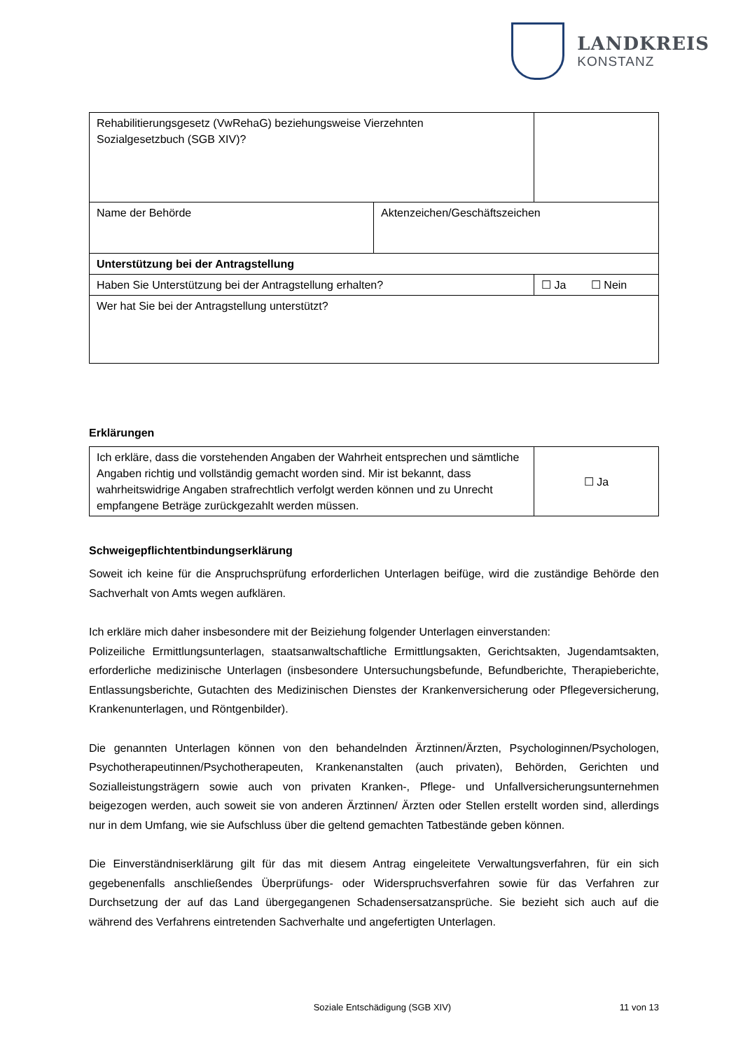LANDKREIS
KONSTANZ
| Rehabilitierungsgesetz (VwRehaG) beziehungsweise Vierzehnten Sozialgesetzbuch (SGB XIV)? | | |
| Name der Behörde | Aktenzeichen/Geschäftszeichen | |
| Unterstützung bei der Antragstellung | | |
| Haben Sie Unterstützung bei der Antragstellung erhalten? | | ☐ Ja ☐ Nein |
| Wer hat Sie bei der Antragstellung unterstützt? | | |
Erklärungen
| Ich erkläre, dass die vorstehenden Angaben der Wahrheit entsprechen und sämtliche Angaben richtig und vollständig gemacht worden sind. Mir ist bekannt, dass wahrheitswidrige Angaben strafrechtlich verfolgt werden können und zu Unrecht empfangene Beträge zurückgezahlt werden müssen. | ☐ Ja |
Schweigepflichtentbindungserklärung
Soweit ich keine für die Anspruchsprüfung erforderlichen Unterlagen beifüge, wird die zuständige Behörde den Sachverhalt von Amts wegen aufklären.
Ich erkläre mich daher insbesondere mit der Beiziehung folgender Unterlagen einverstanden:
Polizeiliche Ermittlungsunterlagen, staatsanwaltschaftliche Ermittlungsakten, Gerichtsakten, Jugendamtsakten, erforderliche medizinische Unterlagen (insbesondere Untersuchungsbefunde, Befundberichte, Therapieberichte, Entlassungsberichte, Gutachten des Medizinischen Dienstes der Krankenversicherung oder Pflegeversicherung, Krankenunterlagen, und Röntgenbilder).
Die genannten Unterlagen können von den behandelnden Ärztinnen/Ärzten, Psychologinnen/Psychologen, Psychotherapeutinnen/Psychotherapeuten, Krankenanstalten (auch privaten), Behörden, Gerichten und Sozialleistungsträgern sowie auch von privaten Kranken-, Pflege- und Unfallversicherungsunternehmen beigezogen werden, auch soweit sie von anderen Ärztinnen/ Ärzten oder Stellen erstellt worden sind, allerdings nur in dem Umfang, wie sie Aufschluss über die geltend gemachten Tatbestände geben können.
Die Einverständniserklärung gilt für das mit diesem Antrag eingeleitete Verwaltungsverfahren, für ein sich gegebenenfalls anschließendes Überprüfungs- oder Widerspruchsverfahren sowie für das Verfahren zur Durchsetzung der auf das Land übergegangenen Schadensersatzansprüche. Sie bezieht sich auch auf die während des Verfahrens eintretenden Sachverhalte und angefertigten Unterlagen.
Soziale Entschädigung (SGB XIV) 11 von 13